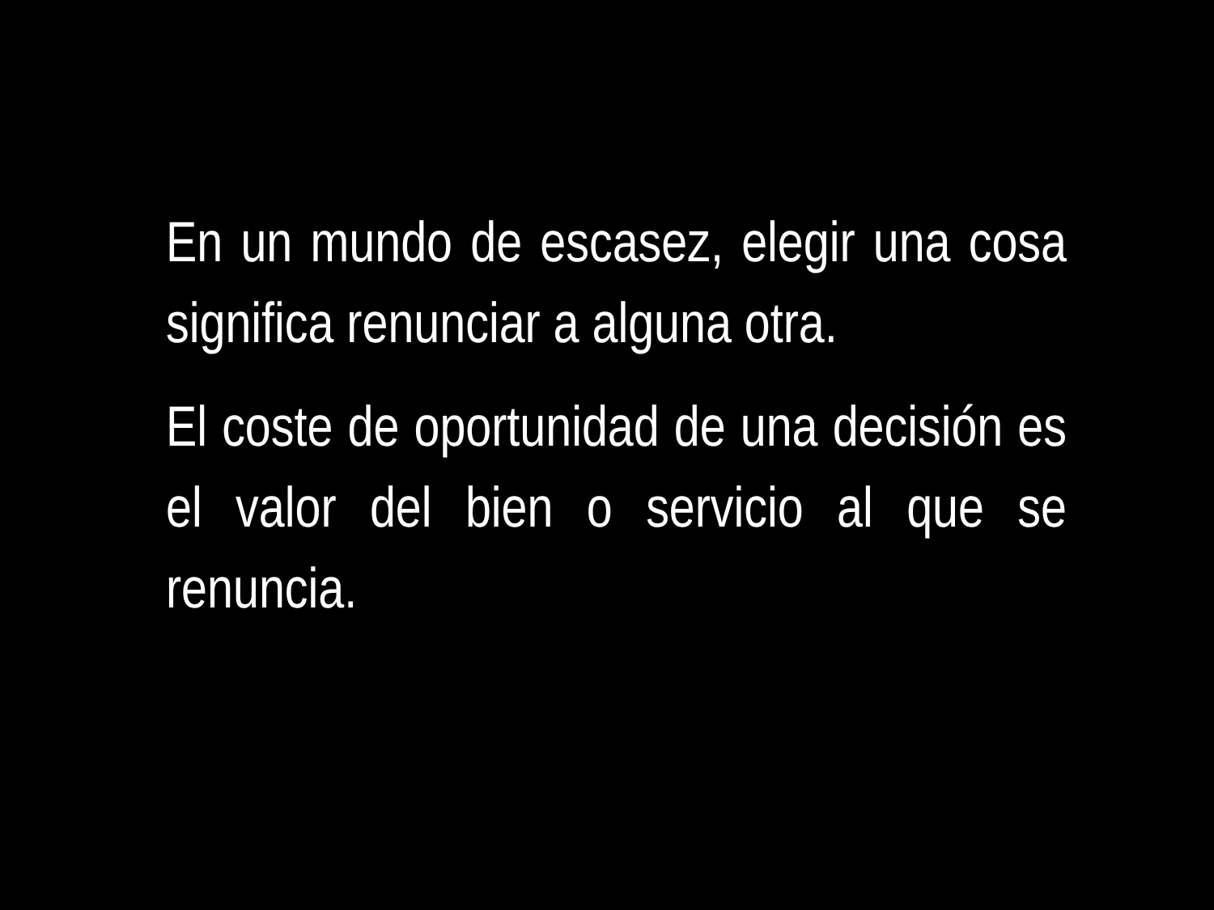En un mundo de escasez, elegir una cosa significa renunciar a alguna otra.
El coste de oportunidad de una decisión es el valor del bien o servicio al que se renuncia.